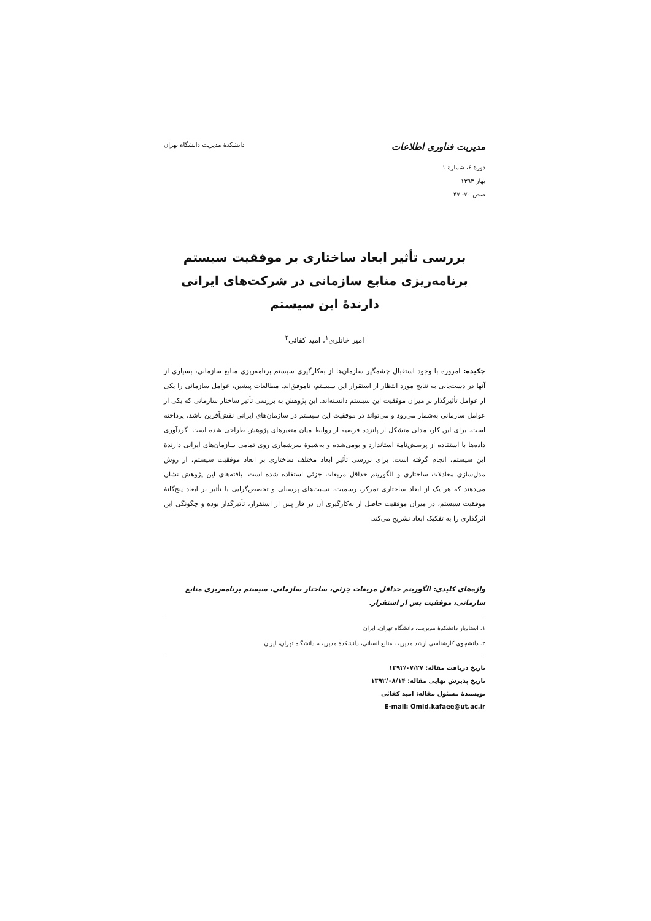مدیریت فناوری اطلاعات دانشکدهٔ مدیریت دانشگاه تهران
دورهٔ ۶، شمارهٔ ۱
بهار ۱۳۹۳
صص ۷۰- ۴۷
بررسی تأثیر ابعاد ساختاری بر موفقیت سیستم برنامه‌ریزی منابع سازمانی در شرکت‌های ایرانی دارندهٔ این سیستم
امیر خانلری<sup>۱</sup>، امید کفائی<sup>۲</sup>
چکیده: امروزه با وجود استقبال چشمگیر سازمان‌ها از به‌کارگیری سیستم برنامه‌ریزی منابع سازمانی، بسیاری از آنها در دست‌یابی به نتایج مورد انتظار از استقرار این سیستم، ناموفق‌اند. مطالعات پیشین، عوامل سازمانی را یکی از عوامل تأثیرگذار بر میزان موفقیت این سیستم دانسته‌اند. این پژوهش به بررسی تأثیر ساختار سازمانی که یکی از عوامل سازمانی به‌شمار می‌رود و می‌تواند در موفقیت این سیستم در سازمان‌های ایرانی نقش‌آفرین باشد، پرداخته است. برای این کار، مدلی متشکل از پانزده فرضیه از روابط میان متغیرهای پژوهش طراحی شده است. گردآوری داده‌ها با استفاده از پرسش‌نامهٔ استاندارد و بومی‌شده و به‌شیوهٔ سرشماری روی تمامی سازمان‌های ایرانی دارندهٔ این سیستم، انجام گرفته است. برای بررسی تأثیر ابعاد مختلف ساختاری بر ابعاد موفقیت سیستم، از روش مدل‌سازی معادلات ساختاری و الگوریتم حداقل مربعات جزئی استفاده شده است. یافته‌های این پژوهش نشان می‌دهند که هر یک از ابعاد ساختاری تمرکز، رسمیت، نسبت‌های پرسنلی و تخصص‌گرایی با تأثیر بر ابعاد پنج‌گانهٔ موفقیت سیستم، در میزان موفقیت حاصل از به‌کارگیری آن در فاز پس از استقرار، تأثیرگذار بوده و چگونگی این اثرگذاری را به تفکیک ابعاد تشریح می‌کند.
واژه‌های کلیدی: الگوریتم حداقل مربعات جزئی، ساختار سازمانی، سیستم برنامه‌ریزی منابع سازمانی، موفقیت پس از استقرار.
۱. استادیار دانشکدهٔ مدیریت، دانشگاه تهران، ایران
۲. دانشجوی کارشناسی ارشد مدیریت منابع انسانی، دانشکدهٔ مدیریت، دانشگاه تهران، ایران
تاریخ دریافت مقاله: ۱۳۹۲/۰۷/۲۷
تاریخ پذیرش نهایی مقاله: ۱۳۹۲/۰۸/۱۴
نویسندهٔ مسئول مقاله: امید کفائی
E-mail: Omid.kafaee@ut.ac.ir